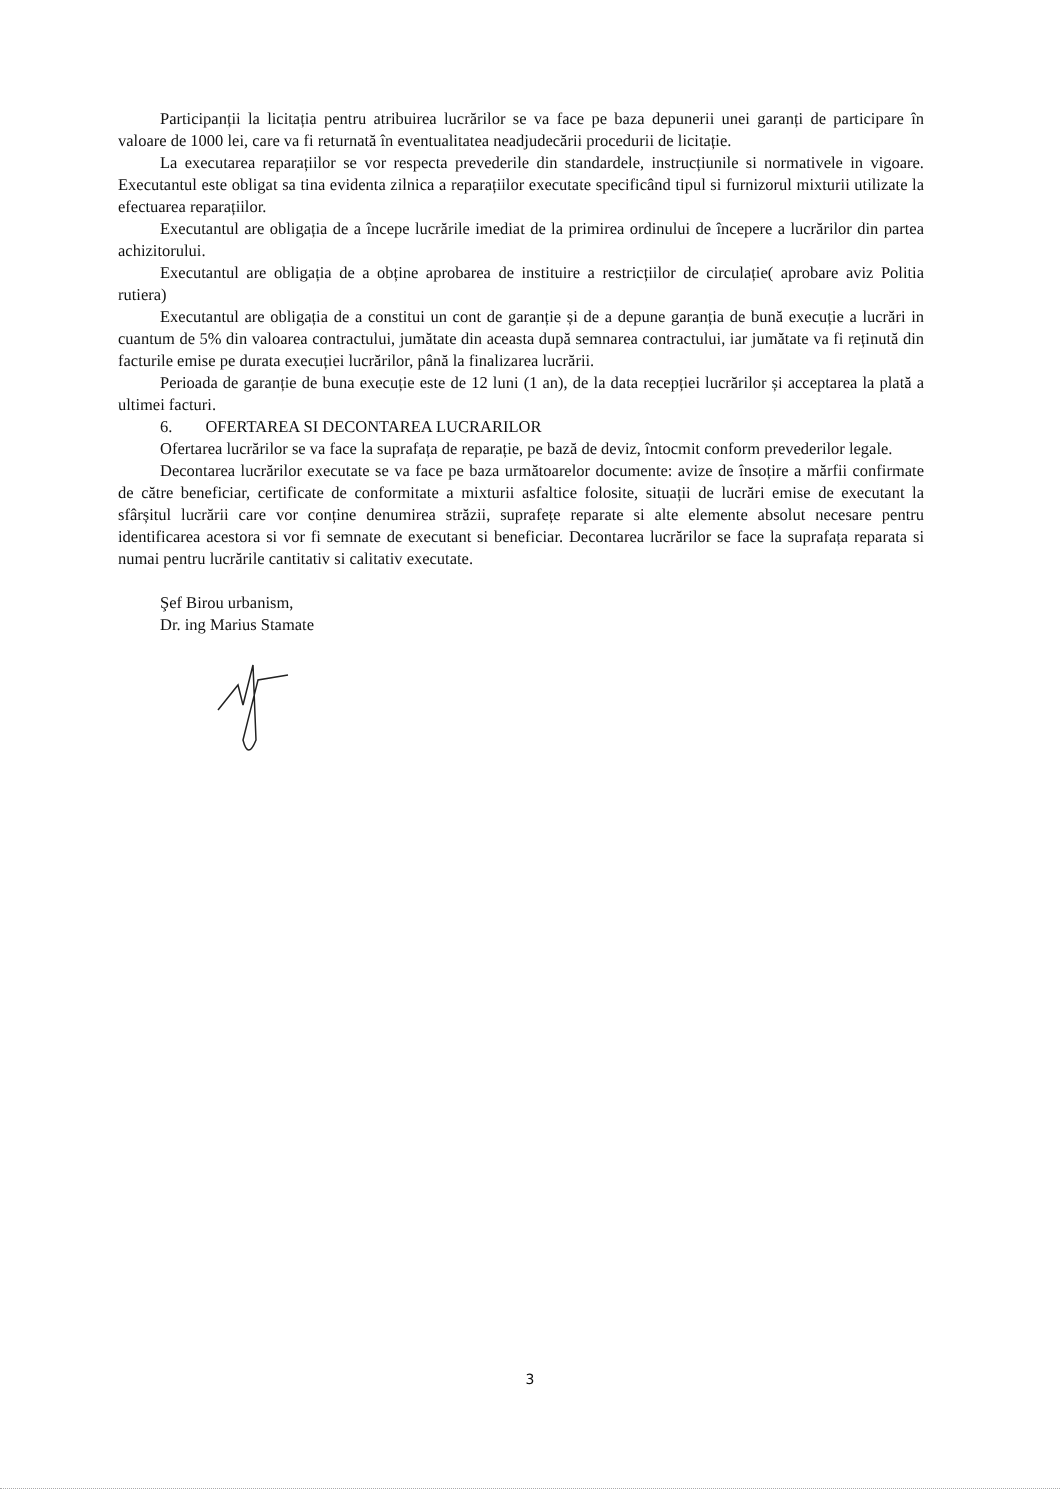Participanții la licitația pentru atribuirea lucrărilor se va face pe baza depunerii unei garanți de participare în valoare de 1000 lei, care va fi returnată în eventualitatea neadjudecării procedurii de licitație.
La executarea reparațiilor se vor respecta prevederile din standardele, instrucțiunile si normativele in vigoare. Executantul este obligat sa tina evidenta zilnica a reparațiilor executate specificând tipul si furnizorul mixturii utilizate la efectuarea reparațiilor.
Executantul are obligația de a începe lucrările imediat de la primirea ordinului de începere a lucrărilor din partea achizitorului.
Executantul are obligația de a obține aprobarea de instituire a restricțiilor de circulație( aprobare aviz Politia rutiera)
Executantul are obligația de a constitui un cont de garanție și de a depune garanția de bună execuție a lucrări in cuantum de 5% din valoarea contractului, jumătate din aceasta după semnarea contractului, iar jumătate va fi reținută din facturile emise pe durata execuției lucrărilor, până la finalizarea lucrării.
Perioada de garanție de buna execuție este de 12 luni (1 an), de la data recepției lucrărilor și acceptarea la plată a ultimei facturi.
6. OFERTAREA SI DECONTAREA LUCRARILOR
Ofertarea lucrărilor se va face la suprafața de reparație, pe bază de deviz, întocmit conform prevederilor legale.
Decontarea lucrărilor executate se va face pe baza următoarelor documente: avize de însoțire a mărfii confirmate de către beneficiar, certificate de conformitate a mixturii asfaltice folosite, situații de lucrări emise de executant la sfârșitul lucrării care vor conține denumirea străzii, suprafețe reparate si alte elemente absolut necesare pentru identificarea acestora si vor fi semnate de executant si beneficiar. Decontarea lucrărilor se face la suprafața reparata si numai pentru lucrările cantitativ si calitativ executate.
Şef Birou urbanism,
Dr. ing Marius Stamate
3